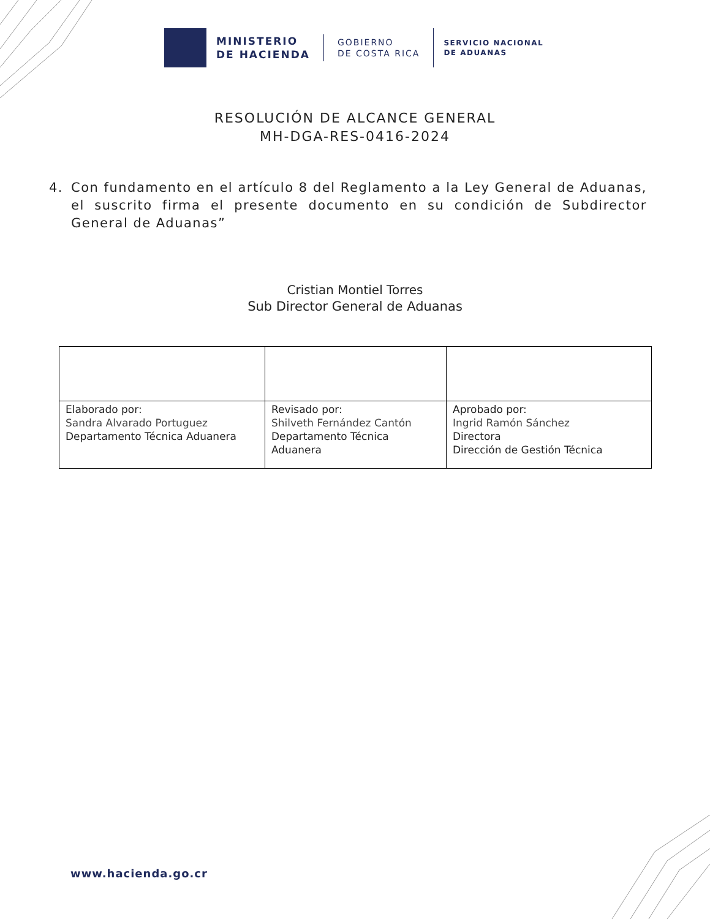MINISTERIO
DE HACIENDA
GOBIERNO
DE COSTA RICA
SERVICIO NACIONAL
DE ADUANAS
RESOLUCIÓN DE ALCANCE GENERAL
MH-DGA-RES-0416-2024
4. Con fundamento en el artículo 8 del Reglamento a la Ley General de Aduanas, el suscrito firma el presente documento en su condición de Subdirector General de Aduanas”
Cristian Montiel Torres
Sub Director General de Aduanas
| Elaborado por: Sandra Alvarado Portuguez Departamento Técnica Aduanera | Revisado por: Shilveth Fernández Cantón Departamento Técnica Aduanera | Aprobado por: Ingrid Ramón Sánchez Directora Dirección de Gestión Técnica |
www.hacienda.go.cr